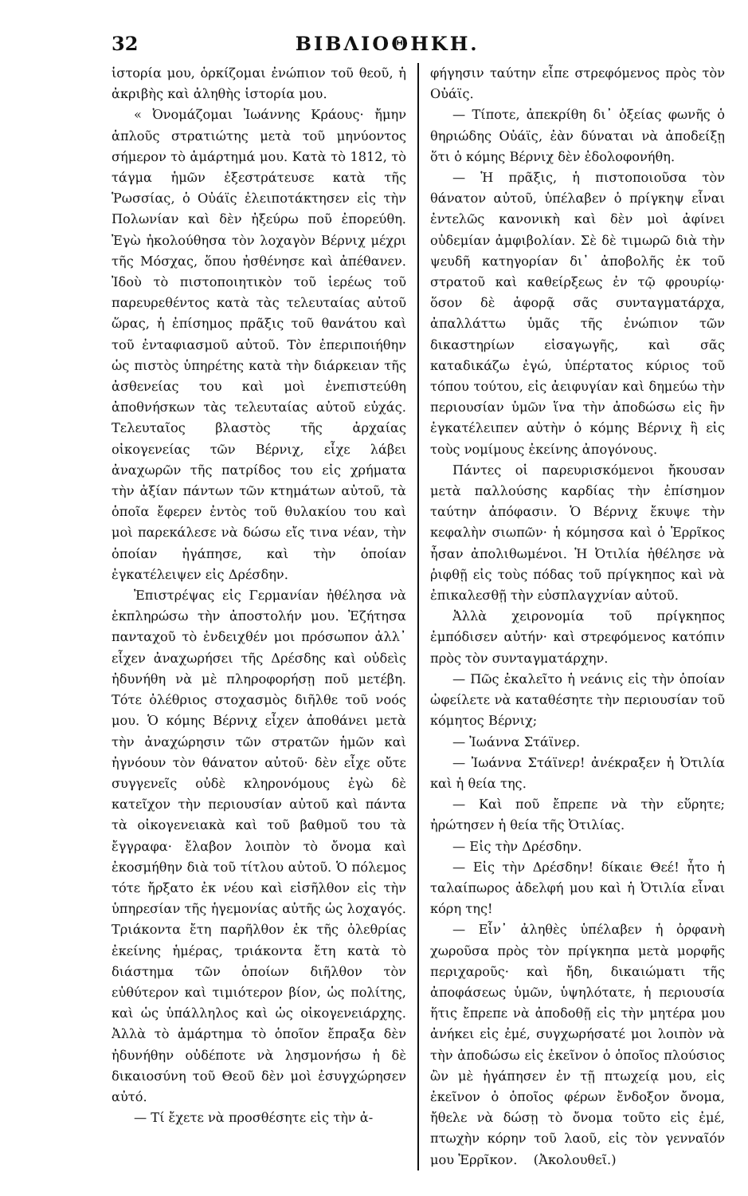32 ΒΙΒΛΙΟΘΗΚΗ.
ἱστορία μου, ὁρκίζομαι ἐνώπιον τοῦ θεοῦ, ἡ ἀκριβὴς καὶ ἀληθὴς ἱστορία μου.
« Ὀνομάζομαι Ἰωάννης Κράους· ἤμην ἁπλοῦς στρατιώτης μετὰ τοῦ μηνύοντος σήμερον τὸ ἁμάρτημά μου. Κατὰ τὸ 1812, τὸ τάγμα ἡμῶν ἐξεστράτευσε κατὰ τῆς Ῥωσσίας, ὁ Οὐάϊς ἐλειποτάκτησεν εἰς τὴν Πολωνίαν καὶ δὲν ἠξεύρω ποῦ ἐπορεύθη. Ἐγὼ ἠκολούθησα τὸν λοχαγὸν Βέρνιχ μέχρι τῆς Μόσχας, ὅπου ἠσθένησε καὶ ἀπέθανεν. Ἰδοὺ τὸ πιστοποιητικὸν τοῦ ἱερέως τοῦ παρευρεθέντος κατὰ τὰς τελευταίας αὐτοῦ ὥρας, ἡ ἐπίσημος πρᾶξις τοῦ θανάτου καὶ τοῦ ἐνταφιασμοῦ αὐτοῦ. Τὸν ἐπεριποιήθην ὡς πιστὸς ὑπηρέτης κατὰ τὴν διάρκειαν τῆς ἀσθενείας του καὶ μοὶ ἐνεπιστεύθη ἀποθνήσκων τὰς τελευταίας αὐτοῦ εὐχάς. Τελευταῖος βλαστὸς τῆς ἀρχαίας οἰκογενείας τῶν Βέρνιχ, εἶχε λάβει ἀναχωρῶν τῆς πατρίδος του εἰς χρήματα τὴν ἀξίαν πάντων τῶν κτημάτων αὐτοῦ, τὰ ὁποῖα ἔφερεν ἐντὸς τοῦ θυλακίου του καὶ μοὶ παρεκάλεσε νὰ δώσω εἴς τινα νέαν, τὴν ὁποίαν ἠγάπησε, καὶ τὴν ὁποίαν ἐγκατέλειψεν εἰς Δρέσδην.
Ἐπιστρέψας εἰς Γερμανίαν ἠθέλησα νὰ ἐκπληρώσω τὴν ἀποστολήν μου. Ἐζήτησα πανταχοῦ τὸ ἐνδειχθέν μοι πρόσωπον ἀλλ᾿ εἶχεν ἀναχωρήσει τῆς Δρέσδης καὶ οὐδεὶς ἠδυνήθη νὰ μὲ πληροφορήσῃ ποῦ μετέβη. Τότε ὀλέθριος στοχασμὸς διῆλθε τοῦ νοός μου. Ὁ κόμης Βέρνιχ εἶχεν ἀποθάνει μετὰ τὴν ἀναχώρησιν τῶν στρατῶν ἡμῶν καὶ ἠγνόουν τὸν θάνατον αὐτοῦ· δὲν εἶχε οὔτε συγγενεῖς οὐδὲ κληρονόμους ἐγὼ δὲ κατεῖχον τὴν περιουσίαν αὐτοῦ καὶ πάντα τὰ οἰκογενειακὰ καὶ τοῦ βαθμοῦ του τὰ ἔγγραφα· ἔλαβον λοιπὸν τὸ ὄνομα καὶ ἐκοσμήθην διὰ τοῦ τίτλου αὐτοῦ. Ὁ πόλεμος τότε ἤρξατο ἐκ νέου καὶ εἰσῆλθον εἰς τὴν ὑπηρεσίαν τῆς ἡγεμονίας αὐτῆς ὡς λοχαγός. Τριάκοντα ἔτη παρῆλθον ἐκ τῆς ὀλεθρίας ἐκείνης ἡμέρας, τριάκοντα ἔτη κατὰ τὸ διάστημα τῶν ὁποίων διῆλθον τὸν εὐθύτερον καὶ τιμιότερον βίον, ὡς πολίτης, καὶ ὡς ὑπάλληλος καὶ ὡς οἰκογενειάρχης. Ἀλλὰ τὸ ἁμάρτημα τὸ ὁποῖον ἔπραξα δὲν ἠδυνήθην οὐδέποτε νὰ λησμονήσω ἡ δὲ δικαιοσύνη τοῦ Θεοῦ δὲν μοὶ ἐσυγχώρησεν αὐτό.
— Τί ἔχετε νὰ προσθέσητε εἰς τὴν ἀ-
φήγησιν ταύτην εἶπε στρεφόμενος πρὸς τὸν Οὐάϊς.
— Τίποτε, ἀπεκρίθη δι᾿ ὀξείας φωνῆς ὁ θηριώδης Οὐάϊς, ἐὰν δύναται νὰ ἀποδείξῃ ὅτι ὁ κόμης Βέρνιχ δὲν ἐδολοφονήθη.
— Ἡ πρᾶξις, ἡ πιστοποιοῦσα τὸν θάνατον αὐτοῦ, ὑπέλαβεν ὁ πρίγκηψ εἶναι ἐντελῶς κανονικὴ καὶ δὲν μοὶ ἀφίνει οὐδεμίαν ἀμφιβολίαν. Σὲ δὲ τιμωρῶ διὰ τὴν ψευδῆ κατηγορίαν δι᾿ ἀποβολῆς ἐκ τοῦ στρατοῦ καὶ καθείρξεως ἐν τῷ φρουρίῳ· ὅσον δὲ ἀφορᾷ σᾶς συνταγματάρχα, ἀπαλλάττω ὑμᾶς τῆς ἐνώπιον τῶν δικαστηρίων εἰσαγωγῆς, καὶ σᾶς καταδικάζω ἐγώ, ὑπέρτατος κύριος τοῦ τόπου τούτου, εἰς ἀειφυγίαν καὶ δημεύω τὴν περιουσίαν ὑμῶν ἵνα τὴν ἀποδώσω εἰς ἣν ἐγκατέλειπεν αὐτὴν ὁ κόμης Βέρνιχ ἢ εἰς τοὺς νομίμους ἐκείνης ἀπογόνους.
Πάντες οἱ παρευρισκόμενοι ἤκουσαν μετὰ παλλούσης καρδίας τὴν ἐπίσημον ταύτην ἀπόφασιν. Ὁ Βέρνιχ ἔκυψε τὴν κεφαλὴν σιωπῶν· ἡ κόμησσα καὶ ὁ Ἐρρῖκος ἦσαν ἀπολιθωμένοι. Ἡ Ὀτιλία ἠθέλησε νὰ ῥιφθῇ εἰς τοὺς πόδας τοῦ πρίγκηπος καὶ νὰ ἐπικαλεσθῇ τὴν εὐσπλαγχνίαν αὐτοῦ.
Ἀλλὰ χειρονομία τοῦ πρίγκηπος ἐμπόδισεν αὐτήν· καὶ στρεφόμενος κατόπιν πρὸς τὸν συνταγματάρχην.
— Πῶς ἐκαλεῖτο ἡ νεάνις εἰς τὴν ὁποίαν ὠφείλετε νὰ καταθέσητε τὴν περιουσίαν τοῦ κόμητος Βέρνιχ;
— Ἰωάννα Στάϊνερ.
— Ἰωάννα Στάϊνερ! ἀνέκραξεν ἡ Ὀτιλία καὶ ἡ θεία της.
— Καὶ ποῦ ἔπρεπε νὰ τὴν εὕρητε; ἠρώτησεν ἡ θεία τῆς Ὀτιλίας.
— Εἰς τὴν Δρέσδην.
— Εἰς τὴν Δρέσδην! δίκαιε Θεέ! ἦτο ἡ ταλαίπωρος ἀδελφή μου καὶ ἡ Ὀτιλία εἶναι κόρη της!
— Εἶν᾿ ἀληθὲς ὑπέλαβεν ἡ ὀρφανὴ χωροῦσα πρὸς τὸν πρίγκηπα μετὰ μορφῆς περιχαροῦς· καὶ ἤδη, δικαιώματι τῆς ἀποφάσεως ὑμῶν, ὑψηλότατε, ἡ περιουσία ἥτις ἔπρεπε νὰ ἀποδοθῇ εἰς τὴν μητέρα μου ἀνήκει εἰς ἐμέ, συγχωρήσατέ μοι λοιπὸν νὰ τὴν ἀποδώσω εἰς ἐκεῖνον ὁ ὁποῖος πλούσιος ὢν μὲ ἠγάπησεν ἐν τῇ πτωχείᾳ μου, εἰς ἐκεῖνον ὁ ὁποῖος φέρων ἔνδοξον ὄνομα, ἤθελε νὰ δώσῃ τὸ ὄνομα τοῦτο εἰς ἐμέ, πτωχὴν κόρην τοῦ λαοῦ, εἰς τὸν γενναῖόν μου Ἐρρῖκον. (Ἀκολουθεῖ.)